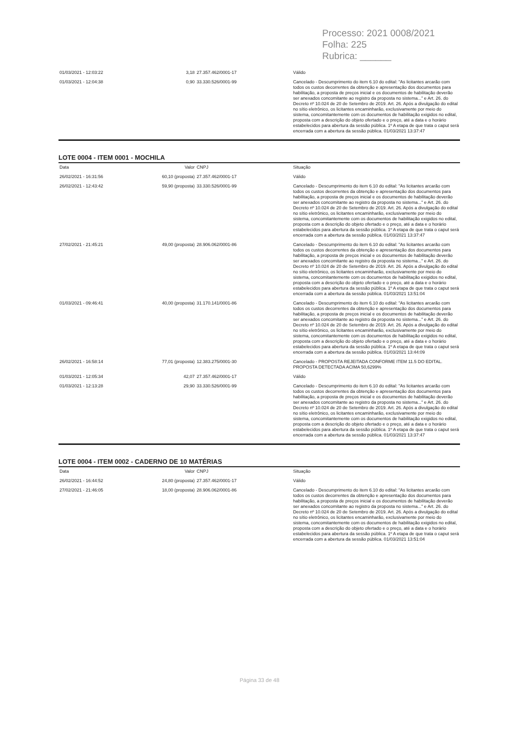Processo: 2021 0008/2021
Folha: 225
Rubrica: ______
| 01/03/2021 - 12:03:22 | 3,18 | 27.357.462/0001-17 | Válido |
| 01/03/2021 - 12:04:38 | 0,90 | 33.330.526/0001-99 | Cancelado - Descumprimento do item 6.10 do edital: "As licitantes arcarão com todos os custos decorrentes da obtenção e apresentação dos documentos para habilitação, a proposta de preços inicial e os documentos de habilitação deverão ser anexados concomitante ao registro da proposta no sistema..." e Art. 26. do Decreto nº 10.024 de 20 de Setembro de 2019. Art. 26. Após a divulgação do edital no sítio eletrônico, os licitantes encaminharão, exclusivamente por meio do sistema, concomitantemente com os documentos de habilitação exigidos no edital, proposta com a descrição do objeto ofertado e o preço, até a data e o horário estabelecidos para abertura da sessão pública. 1º A etapa de que trata o caput será encerrada com a abertura da sessão pública. 01/03/2021 13:37:47 |
LOTE 0004 - ITEM 0001 - MOCHILA
| Data | Valor | CNPJ | Situação |
| --- | --- | --- | --- |
| 26/02/2021 - 16:31:56 | 60,10 (proposta) | 27.357.462/0001-17 | Válido |
| 26/02/2021 - 12:43:42 | 59,90 (proposta) | 33.330.526/0001-99 | Cancelado - Descumprimento do item 6.10 do edital: "As licitantes arcarão com todos os custos decorrentes da obtenção e apresentação dos documentos para habilitação, a proposta de preços inicial e os documentos de habilitação deverão ser anexados concomitante ao registro da proposta no sistema..." e Art. 26. do Decreto nº 10.024 de 20 de Setembro de 2019. Art. 26. Após a divulgação do edital no sítio eletrônico, os licitantes encaminharão, exclusivamente por meio do sistema, concomitantemente com os documentos de habilitação exigidos no edital, proposta com a descrição do objeto ofertado e o preço, até a data e o horário estabelecidos para abertura da sessão pública. 1º A etapa de que trata o caput será encerrada com a abertura da sessão pública. 01/03/2021 13:37:47 |
| 27/02/2021 - 21:45:21 | 49,00 (proposta) | 28.906.062/0001-86 | Cancelado - Descumprimento do item 6.10 do edital: "As licitantes arcarão com todos os custos decorrentes da obtenção e apresentação dos documentos para habilitação, a proposta de preços inicial e os documentos de habilitação deverão ser anexados concomitante ao registro da proposta no sistema..." e Art. 26. do Decreto nº 10.024 de 20 de Setembro de 2019. Art. 26. Após a divulgação do edital no sítio eletrônico, os licitantes encaminharão, exclusivamente por meio do sistema, concomitantemente com os documentos de habilitação exigidos no edital, proposta com a descrição do objeto ofertado e o preço, até a data e o horário estabelecidos para abertura da sessão pública. 1º A etapa de que trata o caput será encerrada com a abertura da sessão pública. 01/03/2021 13:51:04 |
| 01/03/2021 - 09:46:41 | 40,00 (proposta) | 31.170.141/0001-86 | Cancelado - Descumprimento do item 6.10 do edital: "As licitantes arcarão com todos os custos decorrentes da obtenção e apresentação dos documentos para habilitação, a proposta de preços inicial e os documentos de habilitação deverão ser anexados concomitante ao registro da proposta no sistema..." e Art. 26. do Decreto nº 10.024 de 20 de Setembro de 2019. Art. 26. Após a divulgação do edital no sítio eletrônico, os licitantes encaminharão, exclusivamente por meio do sistema, concomitantemente com os documentos de habilitação exigidos no edital, proposta com a descrição do objeto ofertado e o preço, até a data e o horário estabelecidos para abertura da sessão pública. 1º A etapa de que trata o caput será encerrada com a abertura da sessão pública. 01/03/2021 13:44:09 |
| 26/02/2021 - 16:58:14 | 77,01 (proposta) | 12.383.275/0001-30 | Cancelado - PROPOSTA REJEITADA CONFORME ITEM 11.5 DO EDITAL. PROPOSTA DETECTADA ACIMA 50,6299% |
| 01/03/2021 - 12:05:34 | 42,07 | 27.357.462/0001-17 | Válido |
| 01/03/2021 - 12:13:28 | 29,90 | 33.330.526/0001-99 | Cancelado - Descumprimento do item 6.10 do edital: "As licitantes arcarão com todos os custos decorrentes da obtenção e apresentação dos documentos para habilitação, a proposta de preços inicial e os documentos de habilitação deverão ser anexados concomitante ao registro da proposta no sistema..." e Art. 26. do Decreto nº 10.024 de 20 de Setembro de 2019. Art. 26. Após a divulgação do edital no sítio eletrônico, os licitantes encaminharão, exclusivamente por meio do sistema, concomitantemente com os documentos de habilitação exigidos no edital, proposta com a descrição do objeto ofertado e o preço, até a data e o horário estabelecidos para abertura da sessão pública. 1º A etapa de que trata o caput será encerrada com a abertura da sessão pública. 01/03/2021 13:37:47 |
LOTE 0004 - ITEM 0002 - CADERNO DE 10 MATÉRIAS
| Data | Valor | CNPJ | Situação |
| --- | --- | --- | --- |
| 26/02/2021 - 16:44:52 | 24,80 (proposta) | 27.357.462/0001-17 | Válido |
| 27/02/2021 - 21:46:05 | 18,00 (proposta) | 28.906.062/0001-86 | Cancelado - Descumprimento do item 6.10 do edital: "As licitantes arcarão com todos os custos decorrentes da obtenção e apresentação dos documentos para habilitação, a proposta de preços inicial e os documentos de habilitação deverão ser anexados concomitante ao registro da proposta no sistema..." e Art. 26. do Decreto nº 10.024 de 20 de Setembro de 2019. Art. 26. Após a divulgação do edital no sítio eletrônico, os licitantes encaminharão, exclusivamente por meio do sistema, concomitantemente com os documentos de habilitação exigidos no edital, proposta com a descrição do objeto ofertado e o preço, até a data e o horário estabelecidos para abertura da sessão pública. 1º A etapa de que trata o caput será encerrada com a abertura da sessão pública. 01/03/2021 13:51:04 |
Página 33 de 48